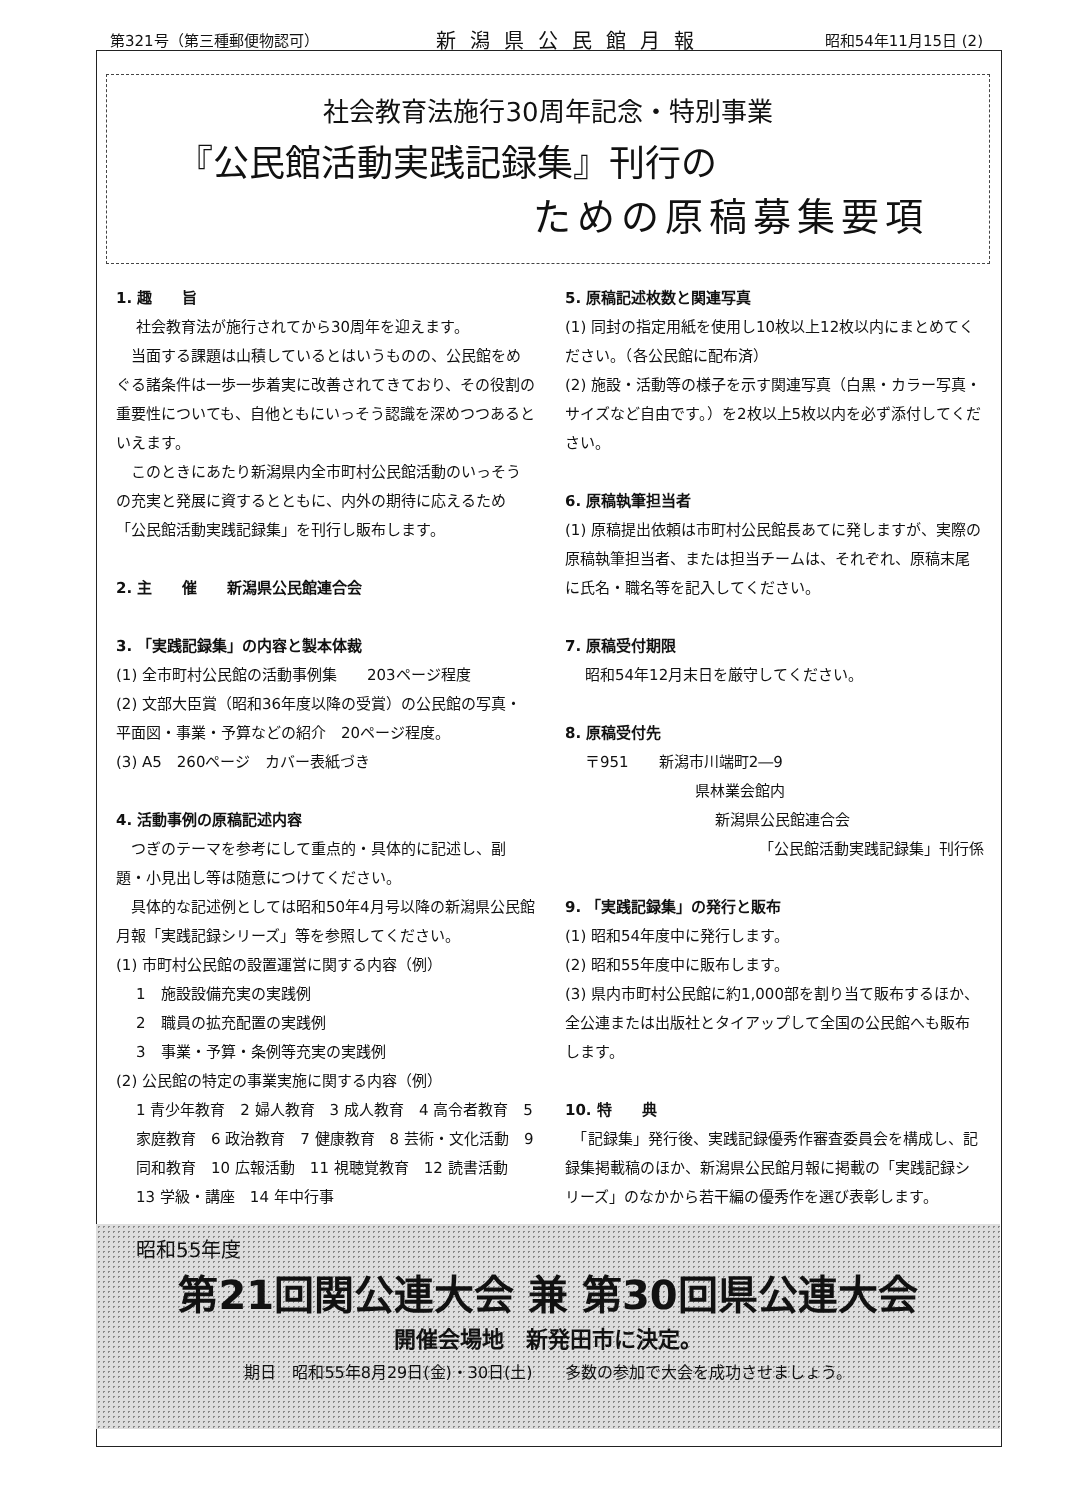第321号（第三種郵便物認可） 新潟県公民館月報 昭和54年11月15日 (2)
社会教育法施行30周年記念・特別事業
『公民館活動実践記録集』刊行の
ための原稿募集要項
1. 趣　　旨
社会教育法が施行されてから30周年を迎えます。
　当面する課題は山積しているとはいうものの、公民館をめぐる諸条件は一歩一歩着実に改善されてきており、その役割の重要性についても、自他ともにいっそう認識を深めつつあるといえます。
　このときにあたり新潟県内全市町村公民館活動のいっそうの充実と発展に資するとともに、内外の期待に応えるため「公民館活動実践記録集」を刊行し販布します。
2. 主　　催　　新潟県公民館連合会
3. 「実践記録集」の内容と製本体裁
(1) 全市町村公民館の活動事例集　　203ページ程度
(2) 文部大臣賞（昭和36年度以降の受賞）の公民館の写真・平面図・事業・予算などの紹介　20ページ程度。
(3) A5　260ページ　カバー表紙づき
4. 活動事例の原稿記述内容
　つぎのテーマを参考にして重点的・具体的に記述し、副題・小見出し等は随意につけてください。
　具体的な記述例としては昭和50年4月号以降の新潟県公民館月報「実践記録シリーズ」等を参照してください。
(1) 市町村公民館の設置運営に関する内容（例）
1　施設設備充実の実践例
2　職員の拡充配置の実践例
3　事業・予算・条例等充実の実践例
(2) 公民館の特定の事業実施に関する内容（例）
1 青少年教育　2 婦人教育　3 成人教育　4 高令者教育　5 家庭教育　6 政治教育　7 健康教育　8 芸術・文化活動　9 同和教育　10 広報活動　11 視聴覚教育　12 読書活動　13 学級・講座　14 年中行事
5. 原稿記述枚数と関連写真
(1) 同封の指定用紙を使用し10枚以上12枚以内にまとめてください。（各公民館に配布済）
(2) 施設・活動等の様子を示す関連写真（白黒・カラー写真・サイズなど自由です。）を2枚以上5枚以内を必ず添付してください。
6. 原稿執筆担当者
(1) 原稿提出依頼は市町村公民館長あてに発しますが、実際の原稿執筆担当者、または担当チームは、それぞれ、原稿末尾に氏名・職名等を記入してください。
7. 原稿受付期限
昭和54年12月末日を厳守してください。
8. 原稿受付先
〒951　　新潟市川端町2―9
県林業会館内
新潟県公民館連合会
「公民館活動実践記録集」刊行係
9. 「実践記録集」の発行と販布
(1) 昭和54年度中に発行します。
(2) 昭和55年度中に販布します。
(3) 県内市町村公民館に約1,000部を割り当て販布するほか、全公連または出版社とタイアップして全国の公民館へも販布します。
10. 特　　典
　「記録集」発行後、実践記録優秀作審査委員会を構成し、記録集掲載稿のほか、新潟県公民館月報に掲載の「実践記録シリーズ」のなかから若干編の優秀作を選び表彰します。
昭和55年度
第21回関公連大会 兼 第30回県公連大会
開催会場地　新発田市に決定。
期日　昭和55年8月29日(金)・30日(土)　　多数の参加で大会を成功させましょう。